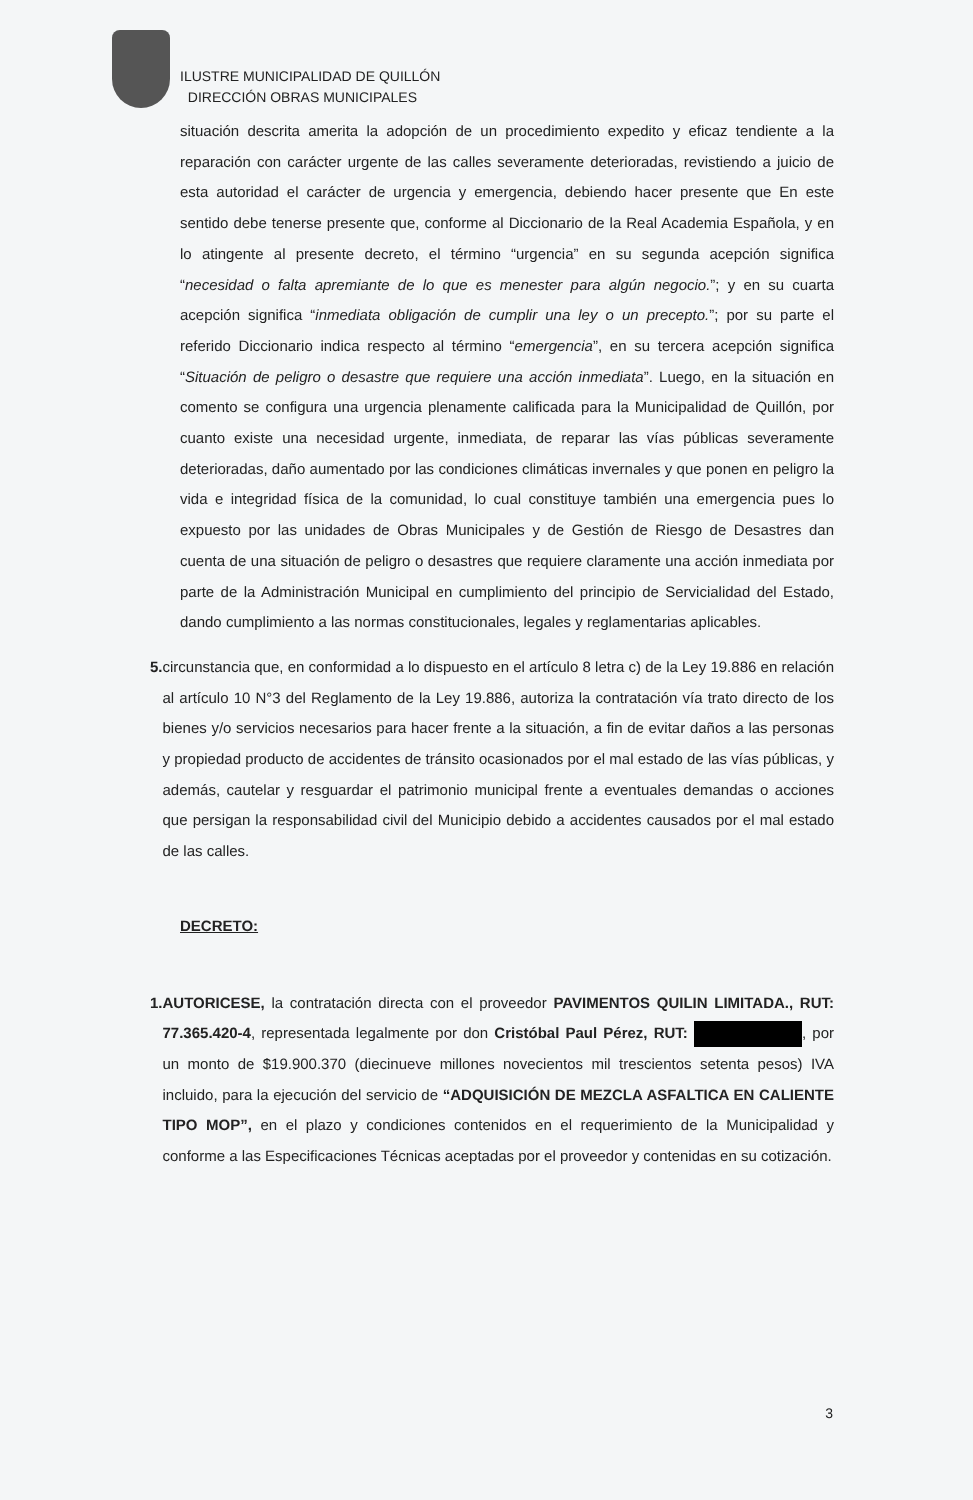ILUSTRE MUNICIPALIDAD DE QUILLÓN
DIRECCIÓN OBRAS MUNICIPALES
situación descrita amerita la adopción de un procedimiento expedito y eficaz tendiente a la reparación con carácter urgente de las calles severamente deterioradas, revistiendo a juicio de esta autoridad el carácter de urgencia y emergencia, debiendo hacer presente que En este sentido debe tenerse presente que, conforme al Diccionario de la Real Academia Española, y en lo atingente al presente decreto, el término “urgencia” en su segunda acepción significa “necesidad o falta apremiante de lo que es menester para algún negocio.”; y en su cuarta acepción significa “inmediata obligación de cumplir una ley o un precepto.”; por su parte el referido Diccionario indica respecto al término “emergencia”, en su tercera acepción significa “Situación de peligro o desastre que requiere una acción inmediata”. Luego, en la situación en comento se configura una urgencia plenamente calificada para la Municipalidad de Quillón, por cuanto existe una necesidad urgente, inmediata, de reparar las vías públicas severamente deterioradas, daño aumentado por las condiciones climáticas invernales y que ponen en peligro la vida e integridad física de la comunidad, lo cual constituye también una emergencia pues lo expuesto por las unidades de Obras Municipales y de Gestión de Riesgo de Desastres dan cuenta de una situación de peligro o desastres que requiere claramente una acción inmediata por parte de la Administración Municipal en cumplimiento del principio de Servicialidad del Estado, dando cumplimiento a las normas constitucionales, legales y reglamentarias aplicables.
5. circunstancia que, en conformidad a lo dispuesto en el artículo 8 letra c) de la Ley 19.886 en relación al artículo 10 N°3 del Reglamento de la Ley 19.886, autoriza la contratación vía trato directo de los bienes y/o servicios necesarios para hacer frente a la situación, a fin de evitar daños a las personas y propiedad producto de accidentes de tránsito ocasionados por el mal estado de las vías públicas, y además, cautelar y resguardar el patrimonio municipal frente a eventuales demandas o acciones que persigan la responsabilidad civil del Municipio debido a accidentes causados por el mal estado de las calles.
DECRETO:
1. AUTORICESE, la contratación directa con el proveedor PAVIMENTOS QUILIN LIMITADA., RUT: 77.365.420-4, representada legalmente por don Cristóbal Paul Pérez, RUT: , por un monto de $19.900.370 (diecinueve millones novecientos mil trescientos setenta pesos) IVA incluido, para la ejecución del servicio de “ADQUISICIÓN DE MEZCLA ASFALTICA EN CALIENTE TIPO MOP”, en el plazo y condiciones contenidos en el requerimiento de la Municipalidad y conforme a las Especificaciones Técnicas aceptadas por el proveedor y contenidas en su cotización.
3